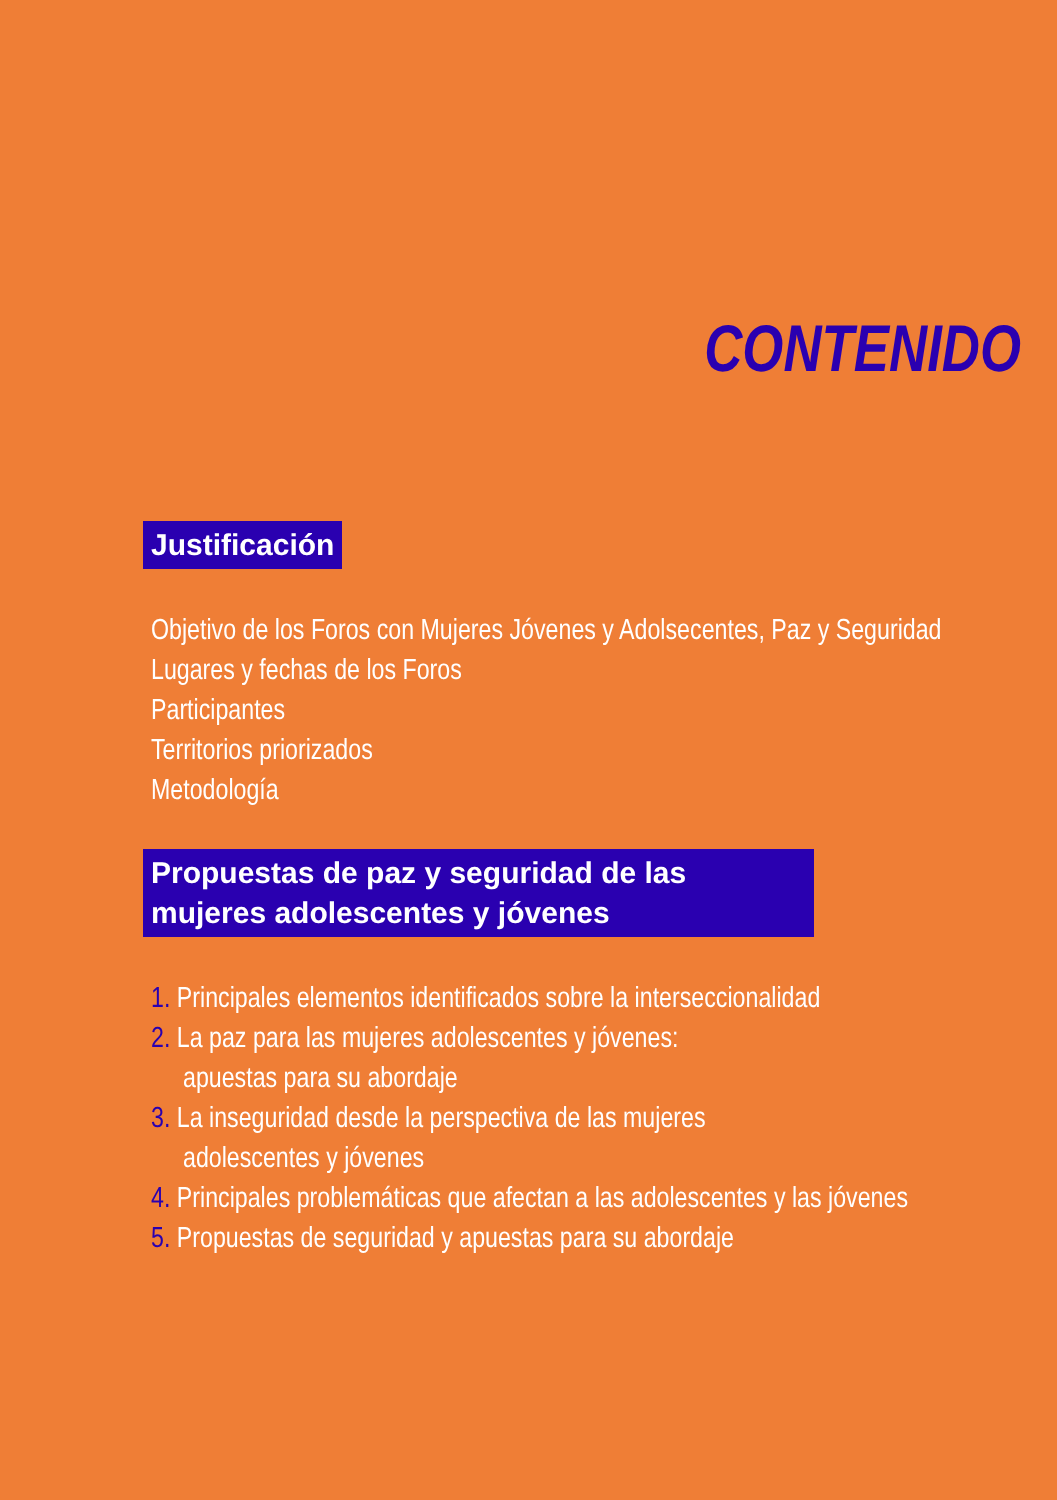CONTENIDO
Justificación
Objetivo de los Foros con Mujeres Jóvenes y Adolsecentes, Paz y Seguridad
Lugares y fechas de los Foros
Participantes
Territorios priorizados
Metodología
Propuestas de paz y seguridad de las mujeres adolescentes y jóvenes
1. Principales elementos identificados sobre la interseccionalidad
2. La paz para las mujeres adolescentes y jóvenes:
apuestas para su abordaje
3. La inseguridad desde la perspectiva de las mujeres
adolescentes y jóvenes
4. Principales problemáticas que afectan a las adolescentes y las jóvenes
5. Propuestas de seguridad y apuestas para su abordaje